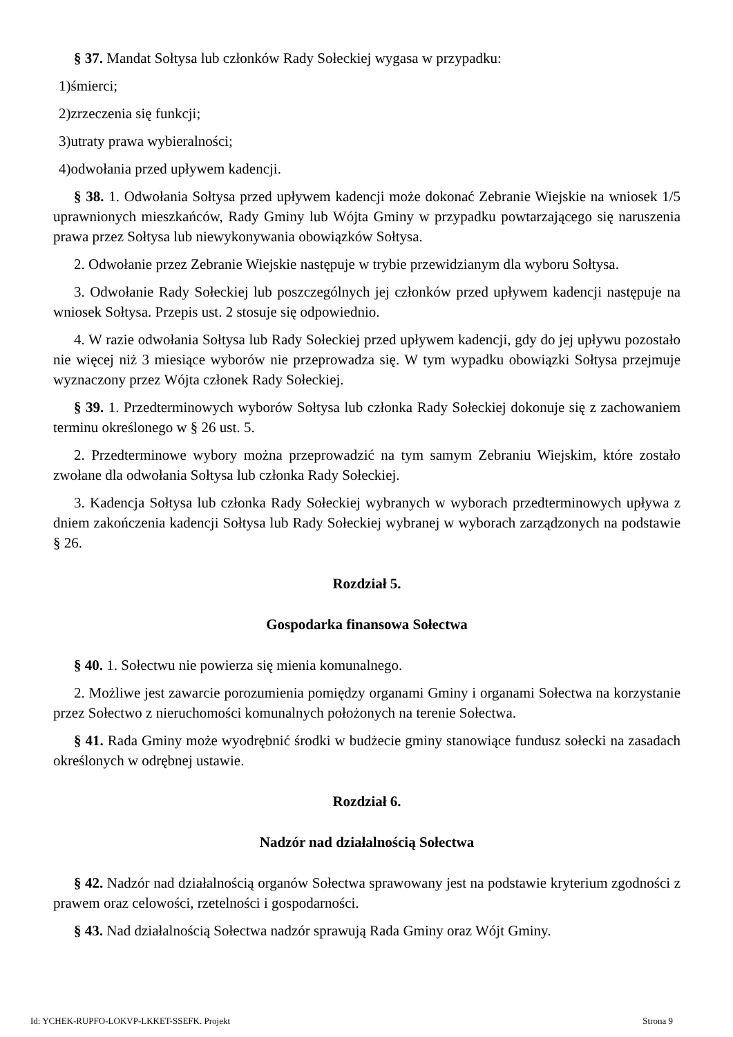§ 37. Mandat Sołtysa lub członków Rady Sołeckiej wygasa w przypadku:
1)śmierci;
2)zrzeczenia się funkcji;
3)utraty prawa wybieralności;
4)odwołania przed upływem kadencji.
§ 38. 1. Odwołania Sołtysa przed upływem kadencji może dokonać Zebranie Wiejskie na wniosek 1/5 uprawnionych mieszkańców, Rady Gminy lub Wójta Gminy w przypadku powtarzającego się naruszenia prawa przez Sołtysa lub niewykonywania obowiązków Sołtysa.
2. Odwołanie przez Zebranie Wiejskie następuje w trybie przewidzianym dla wyboru Sołtysa.
3. Odwołanie Rady Sołeckiej lub poszczególnych jej członków przed upływem kadencji następuje na wniosek Sołtysa. Przepis ust. 2 stosuje się odpowiednio.
4. W razie odwołania Sołtysa lub Rady Sołeckiej przed upływem kadencji, gdy do jej upływu pozostało nie więcej niż 3 miesiące wyborów nie przeprowadza się. W tym wypadku obowiązki Sołtysa przejmuje wyznaczony przez Wójta członek Rady Sołeckiej.
§ 39. 1. Przedterminowych wyborów Sołtysa lub członka Rady Sołeckiej dokonuje się z zachowaniem terminu określonego w § 26 ust. 5.
2. Przedterminowe wybory można przeprowadzić na tym samym Zebraniu Wiejskim, które zostało zwołane dla odwołania Sołtysa lub członka Rady Sołeckiej.
3. Kadencja Sołtysa lub członka Rady Sołeckiej wybranych w wyborach przedterminowych upływa z dniem zakończenia kadencji Sołtysa lub Rady Sołeckiej wybranej w wyborach zarządzonych na podstawie § 26.
Rozdział 5.
Gospodarka finansowa Sołectwa
§ 40. 1. Sołectwu nie powierza się mienia komunalnego.
2. Możliwe jest zawarcie porozumienia pomiędzy organami Gminy i organami Sołectwa na korzystanie przez Sołectwo z nieruchomości komunalnych położonych na terenie Sołectwa.
§ 41. Rada Gminy może wyodrębnić środki w budżecie gminy stanowiące fundusz sołecki na zasadach określonych w odrębnej ustawie.
Rozdział 6.
Nadzór nad działalnością Sołectwa
§ 42. Nadzór nad działalnością organów Sołectwa sprawowany jest na podstawie kryterium zgodności z prawem oraz celowości, rzetelności i gospodarności.
§ 43. Nad działalnością Sołectwa nadzór sprawują Rada Gminy oraz Wójt Gminy.
Id: YCHEK-RUPFO-LOKVP-LKKET-SSEFK. Projekt Strona 9